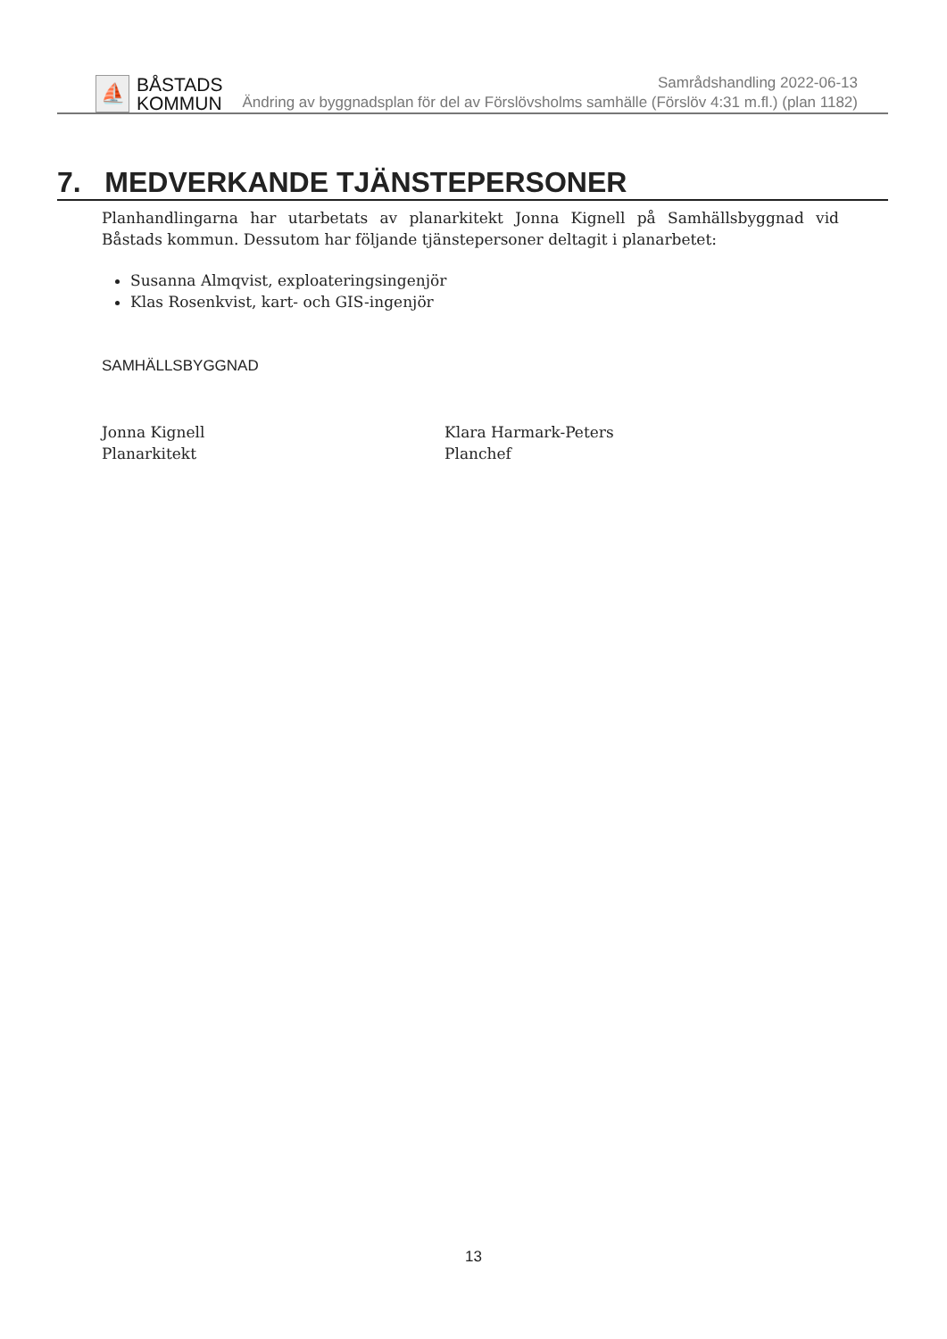⛵
BÅSTADS
KOMMUN
Samrådshandling 2022-06-13
Ändring av byggnadsplan för del av Förslövsholms samhälle (Förslöv 4:31 m.fl.) (plan 1182)
7. MEDVERKANDE TJÄNSTEPERSONER
Planhandlingarna har utarbetats av planarkitekt Jonna Kignell på Samhällsbyggnad vid Båstads kommun. Dessutom har följande tjänstepersoner deltagit i planarbetet:
Susanna Almqvist, exploateringsingenjör
Klas Rosenkvist, kart- och GIS-ingenjör
SAMHÄLLSBYGGNAD
Jonna Kignell
Planarkitekt
Klara Harmark-Peters
Planchef
13